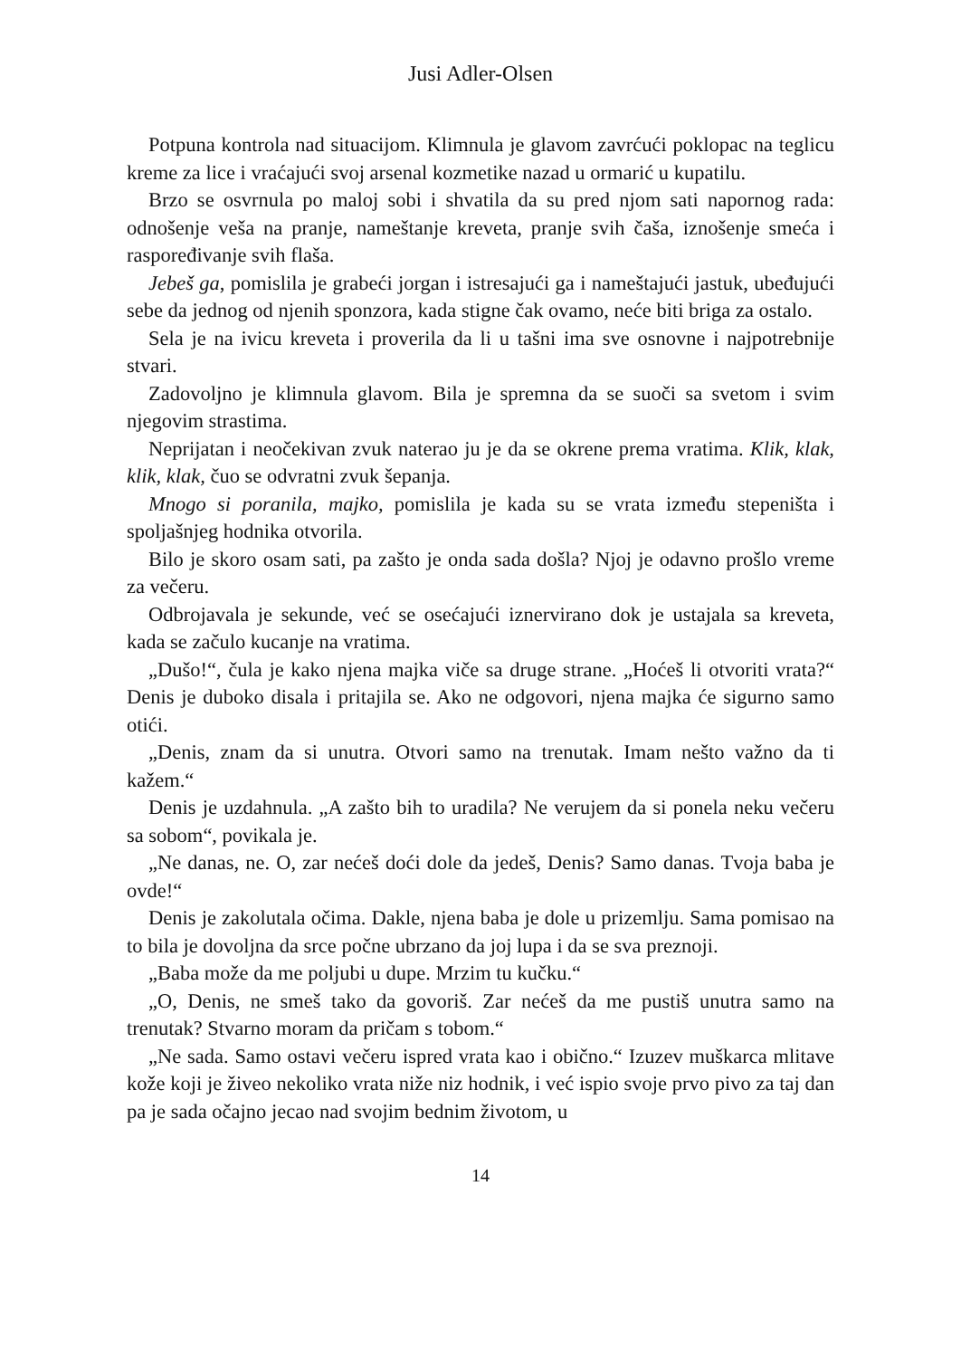Jusi Adler-Olsen
Potpuna kontrola nad situacijom. Klimnula je glavom zavrćući poklopac na teglicu kreme za lice i vraćajući svoj arsenal kozmetike nazad u ormarić u kupatilu.
Brzo se osvrnula po maloj sobi i shvatila da su pred njom sati napornog rada: odnošenje veša na pranje, nameštanje kreveta, pranje svih čaša, iznošenje smeća i raspoređivanje svih flaša.
Jebeš ga, pomislila je grabeći jorgan i istresajući ga i nameštajući jastuk, ubeđujući sebe da jednog od njenih sponzora, kada stigne čak ovamo, neće biti briga za ostalo.
Sela je na ivicu kreveta i proverila da li u tašni ima sve osnovne i najpotrebnije stvari.
Zadovoljno je klimnula glavom. Bila je spremna da se suoči sa svetom i svim njegovim strastima.
Neprijatan i neočekivan zvuk naterao ju je da se okrene prema vratima. Klik, klak, klik, klak, čuo se odvratni zvuk šepanja.
Mnogo si poranila, majko, pomislila je kada su se vrata između stepeništa i spoljašnjeg hodnika otvorila.
Bilo je skoro osam sati, pa zašto je onda sada došla? Njoj je odavno prošlo vreme za večeru.
Odbrojavala je sekunde, već se osećajući iznervirano dok je ustajala sa kreveta, kada se začulo kucanje na vratima.
„Dušo!“, čula je kako njena majka viče sa druge strane. „Hoćeš li otvoriti vrata?“ Denis je duboko disala i pritajila se. Ako ne odgovori, njena majka će sigurno samo otići.
„Denis, znam da si unutra. Otvori samo na trenutak. Imam nešto važno da ti kažem.“
Denis je uzdahnula. „A zašto bih to uradila? Ne verujem da si ponela neku večeru sa sobom“, povikala je.
„Ne danas, ne. O, zar nećeš doći dole da jedeš, Denis? Samo danas. Tvoja baba je ovde!“
Denis je zakolutala očima. Dakle, njena baba je dole u prizemlju. Sama pomisao na to bila je dovoljna da srce počne ubrzano da joj lupa i da se sva preznoji.
„Baba može da me poljubi u dupe. Mrzim tu kučku.“
„O, Denis, ne smeš tako da govoriš. Zar nećeš da me pustiš unutra samo na trenutak? Stvarno moram da pričam s tobom.“
„Ne sada. Samo ostavi večeru ispred vrata kao i obično.“ Izuzev muškarca mlitave kože koji je živeo nekoliko vrata niže niz hodnik, i već ispio svoje prvo pivo za taj dan pa je sada očajno jecao nad svojim bednim životom, u
14